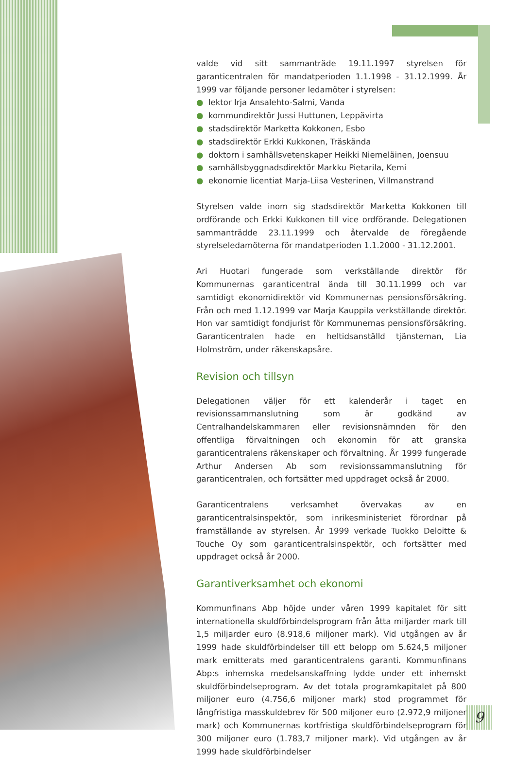valde vid sitt sammanträde 19.11.1997 styrelsen för garanticentralen för mandatperioden 1.1.1998 - 31.12.1999. År 1999 var följande personer ledamöter i styrelsen:
● lektor Irja Ansalehto-Salmi, Vanda
● kommundirektör Jussi Huttunen, Leppävirta
● stadsdirektör Marketta Kokkonen, Esbo
● stadsdirektör Erkki Kukkonen, Träskända
● doktorn i samhällsvetenskaper Heikki Niemeläinen, Joensuu
● samhällsbyggnadsdirektör Markku Pietarila, Kemi
● ekonomie licentiat Marja-Liisa Vesterinen, Villmanstrand
Styrelsen valde inom sig stadsdirektör Marketta Kokkonen till ordförande och Erkki Kukkonen till vice ordförande. Delegationen sammanträdde 23.11.1999 och återvalde de föregående styrelseledamöterna för mandatperioden 1.1.2000 - 31.12.2001.
Ari Huotari fungerade som verkställande direktör för Kommunernas garanticentral ända till 30.11.1999 och var samtidigt ekonomidirektör vid Kommunernas pensionsförsäkring. Från och med 1.12.1999 var Marja Kauppila verkställande direktör. Hon var samtidigt fondjurist för Kommunernas pensionsförsäkring. Garanticentralen hade en heltidsanställd tjänsteman, Lia Holmström, under räkenskapsåre.
Revision och tillsyn
Delegationen väljer för ett kalenderår i taget en revisionssammanslutning som är godkänd av Centralhandelskammaren eller revisionsnämnden för den offentliga förvaltningen och ekonomin för att granska garanticentralens räkenskaper och förvaltning. År 1999 fungerade Arthur Andersen Ab som revisionssammanslutning för garanticentralen, och fortsätter med uppdraget också år 2000.
Garanticentralens verksamhet övervakas av en garanticentralsinspektör, som inrikesministeriet förordnar på framställande av styrelsen. År 1999 verkade Tuokko Deloitte & Touche Oy som garanticentralsinspektör, och fortsätter med uppdraget också år 2000.
Garantiverksamhet och ekonomi
Kommunfinans Abp höjde under våren 1999 kapitalet för sitt internationella skuldförbindelsprogram från åtta miljarder mark till 1,5 miljarder euro (8.918,6 miljoner mark). Vid utgången av år 1999 hade skuldförbindelser till ett belopp om 5.624,5 miljoner mark emitterats med garanticentralens garanti. Kommunfinans Abp:s inhemska medelsanskaffning lydde under ett inhemskt skuldförbindelseprogram. Av det totala programkapitalet på 800 miljoner euro (4.756,6 miljoner mark) stod programmet för långfristiga masskuldebrev för 500 miljoner euro (2.972,9 miljoner mark) och Kommunernas kortfristiga skuldförbindelseprogram för 300 miljoner euro (1.783,7 miljoner mark). Vid utgången av år 1999 hade skuldförbindelser
9